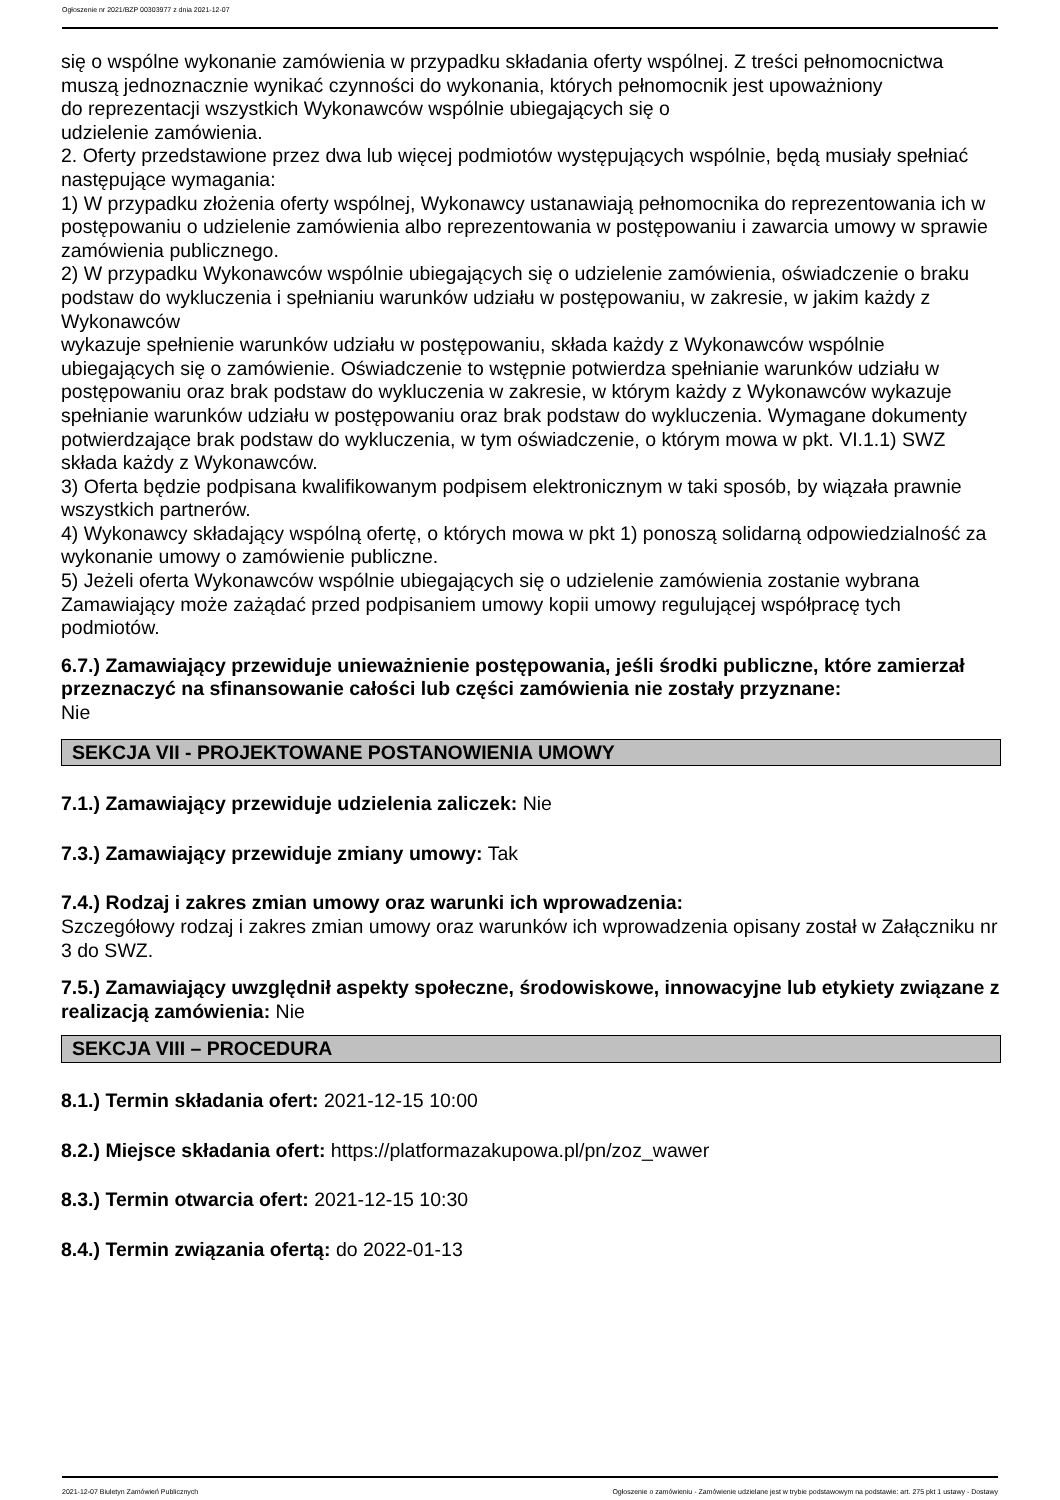Ogłoszenie nr 2021/BZP 00303977 z dnia 2021-12-07
się o wspólne wykonanie zamówienia w przypadku składania oferty wspólnej. Z treści pełnomocnictwa muszą jednoznacznie wynikać czynności do wykonania, których pełnomocnik jest upoważniony
do reprezentacji wszystkich Wykonawców wspólnie ubiegających się o
udzielenie zamówienia.
2. Oferty przedstawione przez dwa lub więcej podmiotów występujących wspólnie, będą musiały spełniać następujące wymagania:
1) W przypadku złożenia oferty wspólnej, Wykonawcy ustanawiają pełnomocnika do reprezentowania ich w postępowaniu o udzielenie zamówienia albo reprezentowania w postępowaniu i zawarcia umowy w sprawie zamówienia publicznego.
2) W przypadku Wykonawców wspólnie ubiegających się o udzielenie zamówienia, oświadczenie o braku podstaw do wykluczenia i spełnianiu warunków udziału w postępowaniu, w zakresie, w jakim każdy z Wykonawców
wykazuje spełnienie warunków udziału w postępowaniu, składa każdy z Wykonawców wspólnie ubiegających się o zamówienie. Oświadczenie to wstępnie potwierdza spełnianie warunków udziału w postępowaniu oraz brak podstaw do wykluczenia w zakresie, w którym każdy z Wykonawców wykazuje spełnianie warunków udziału w postępowaniu oraz brak podstaw do wykluczenia. Wymagane dokumenty potwierdzające brak podstaw do wykluczenia, w tym oświadczenie, o którym mowa w pkt. VI.1.1) SWZ składa każdy z Wykonawców.
3) Oferta będzie podpisana kwalifikowanym podpisem elektronicznym w taki sposób, by wiązała prawnie wszystkich partnerów.
4) Wykonawcy składający wspólną ofertę, o których mowa w pkt 1) ponoszą solidarną odpowiedzialność za wykonanie umowy o zamówienie publiczne.
5) Jeżeli oferta Wykonawców wspólnie ubiegających się o udzielenie zamówienia zostanie wybrana Zamawiający może zażądać przed podpisaniem umowy kopii umowy regulującej współpracę tych podmiotów.
6.7.) Zamawiający przewiduje unieważnienie postępowania, jeśli środki publiczne, które zamierzał przeznaczyć na sfinansowanie całości lub części zamówienia nie zostały przyznane:
Nie
SEKCJA VII - PROJEKTOWANE POSTANOWIENIA UMOWY
7.1.) Zamawiający przewiduje udzielenia zaliczek: Nie
7.3.) Zamawiający przewiduje zmiany umowy: Tak
7.4.) Rodzaj i zakres zmian umowy oraz warunki ich wprowadzenia:
Szczegółowy rodzaj i zakres zmian umowy oraz warunków ich wprowadzenia opisany został w Załączniku nr 3 do SWZ.
7.5.) Zamawiający uwzględnił aspekty społeczne, środowiskowe, innowacyjne lub etykiety związane z realizacją zamówienia: Nie
SEKCJA VIII – PROCEDURA
8.1.) Termin składania ofert: 2021-12-15 10:00
8.2.) Miejsce składania ofert: https://platformazakupowa.pl/pn/zoz_wawer
8.3.) Termin otwarcia ofert: 2021-12-15 10:30
8.4.) Termin związania ofertą: do 2022-01-13
2021-12-07 Biuletyn Zamówień Publicznych Ogłoszenie o zamówieniu - Zamówienie udzielane jest w trybie podstawowym na podstawie: art. 275 pkt 1 ustawy - Dostawy